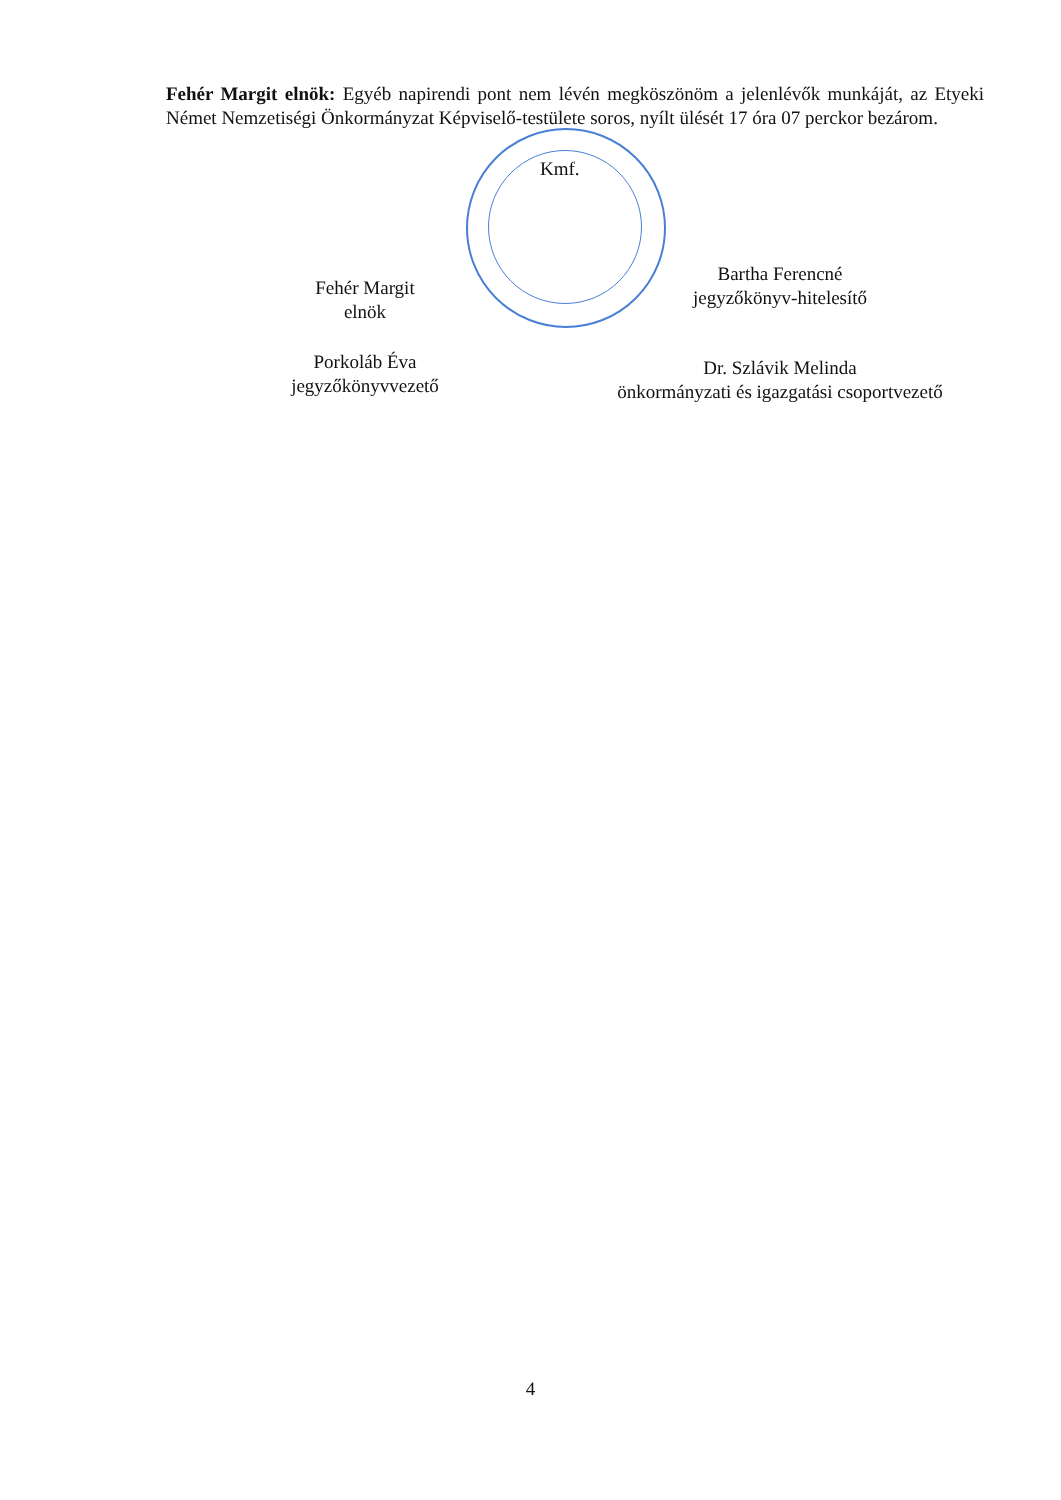Fehér Margit elnök: Egyéb napirendi pont nem lévén megköszönöm a jelenlévők munkáját, az Etyeki Német Nemzetiségi Önkormányzat Képviselő-testülete soros, nyílt ülését 17 óra 07 perckor bezárom.
Kmf.
Fehér Margit
elnök
Bartha Ferencné
jegyzőkönyv-hitelesítő
Porkoláb Éva
jegyzőkönyvvezető
Dr. Szlávik Melinda
önkormányzati és igazgatási csoportvezető
4